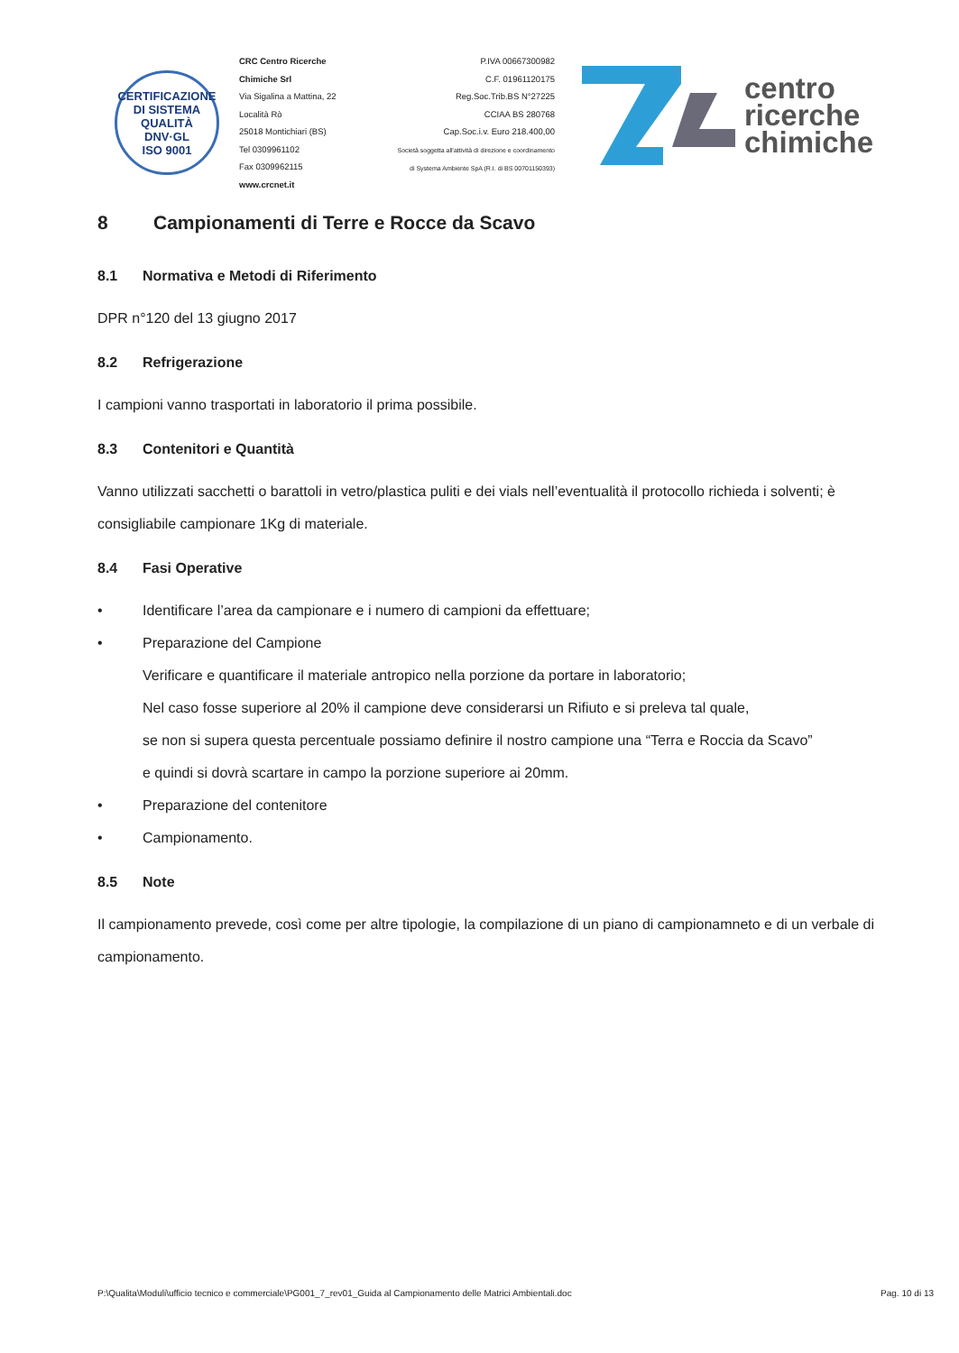CERTIFICAZIONE DI SISTEMA QUALITÀ
DNV·GL
ISO 9001
CRC Centro Ricerche Chimiche Srl
Via Sigalina a Mattina, 22
Località Rò
25018 Montichiari (BS)
Tel 0309961102
Fax 0309962115
www.crcnet.it
P.IVA 00667300982
C.F. 01961120175
Reg.Soc.Trib.BS N°27225
CCIAA BS 280768
Cap.Soc.i.v. Euro 218.400,00
Società soggetta all'attività di direzione e coordinamento
di Systema Ambiente SpA (R.I. di BS 00701150393)
centro
ricerche
chimiche
8 Campionamenti di Terre e Rocce da Scavo
8.1 Normativa e Metodi di Riferimento
DPR n°120 del 13 giugno 2017
8.2 Refrigerazione
I campioni vanno trasportati in laboratorio il prima possibile.
8.3 Contenitori e Quantità
Vanno utilizzati sacchetti o barattoli in vetro/plastica puliti e dei vials nell’eventualità il protocollo richieda i solventi; è consigliabile campionare 1Kg di materiale.
8.4 Fasi Operative
• Identificare l’area da campionare e i numero di campioni da effettuare;
• Preparazione del Campione
Verificare e quantificare il materiale antropico nella porzione da portare in laboratorio;
Nel caso fosse superiore al 20% il campione deve considerarsi un Rifiuto e si preleva tal quale,
se non si supera questa percentuale possiamo definire il nostro campione una “Terra e Roccia da Scavo”
e quindi si dovrà scartare in campo la porzione superiore ai 20mm.
• Preparazione del contenitore
• Campionamento.
8.5 Note
Il campionamento prevede, così come per altre tipologie, la compilazione di un piano di campionamneto e di un verbale di campionamento.
P:\Qualita\Moduli\ufficio tecnico e commerciale\PG001_7_rev01_Guida al Campionamento delle Matrici Ambientali.doc Pag. 10 di 13